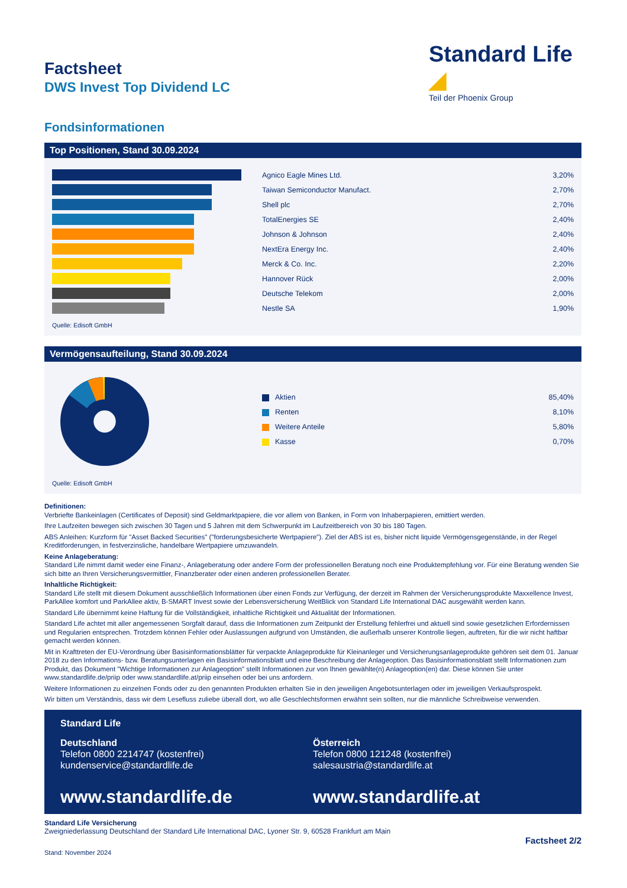Standard Life ◢
Teil der Phoenix Group
Factsheet
DWS Invest Top Dividend LC
Fondsinformationen
Top Positionen, Stand 30.09.2024
| | Agnico Eagle Mines Ltd. | 3,20% |
| | Taiwan Semiconductor Manufact. | 2,70% |
| | Shell plc | 2,70% |
| | TotalEnergies SE | 2,40% |
| | Johnson & Johnson | 2,40% |
| | NextEra Energy Inc. | 2,40% |
| | Merck & Co. Inc. | 2,20% |
| | Hannover Rück | 2,00% |
| | Deutsche Telekom | 2,00% |
| | Nestle SA | 1,90% |
Quelle: Edisoft GmbH
Vermögensaufteilung, Stand 30.09.2024
| Aktien | 85,40% |
| Renten | 8,10% |
| Weitere Anteile | 5,80% |
| Kasse | 0,70% |
Quelle: Edisoft GmbH
Definitionen:
Verbriefte Bankeinlagen (Certificates of Deposit) sind Geldmarktpapiere, die vor allem von Banken, in Form von Inhaberpapieren, emittiert werden.
Ihre Laufzeiten bewegen sich zwischen 30 Tagen und 5 Jahren mit dem Schwerpunkt im Laufzeitbereich von 30 bis 180 Tagen.
ABS Anleihen: Kurzform für "Asset Backed Securities" ("forderungsbesicherte Wertpapiere"). Ziel der ABS ist es, bisher nicht liquide Vermögensgegenstände, in der Regel Kreditforderungen, in festverzinsliche, handelbare Wertpapiere umzuwandeln.
Keine Anlageberatung:
Standard Life nimmt damit weder eine Finanz-, Anlageberatung oder andere Form der professionellen Beratung noch eine Produktempfehlung vor. Für eine Beratung wenden Sie sich bitte an Ihren Versicherungsvermittler, Finanzberater oder einen anderen professionellen Berater.
Inhaltliche Richtigkeit:
Standard Life stellt mit diesem Dokument ausschließlich Informationen über einen Fonds zur Verfügung, der derzeit im Rahmen der Versicherungsprodukte Maxxellence Invest, ParkAllee komfort und ParkAllee aktiv, B-SMART Invest sowie der Lebensversicherung WeitBlick von Standard Life International DAC ausgewählt werden kann.
Standard Life übernimmt keine Haftung für die Vollständigkeit, inhaltliche Richtigkeit und Aktualität der Informationen.
Standard Life achtet mit aller angemessenen Sorgfalt darauf, dass die Informationen zum Zeitpunkt der Erstellung fehlerfrei und aktuell sind sowie gesetzlichen Erfordernissen und Regularien entsprechen. Trotzdem können Fehler oder Auslassungen aufgrund von Umständen, die außerhalb unserer Kontrolle liegen, auftreten, für die wir nicht haftbar gemacht werden können.
Mit in Krafttreten der EU-Verordnung über Basisinformationsblätter für verpackte Anlageprodukte für Kleinanleger und Versicherungsanlageprodukte gehören seit dem 01. Januar 2018 zu den Informations- bzw. Beratungsunterlagen ein Basisinformationsblatt und eine Beschreibung der Anlageoption. Das Basisinformationsblatt stellt Informationen zum Produkt, das Dokument "Wichtige Informationen zur Anlageoption" stellt Informationen zur von Ihnen gewählte(n) Anlageoption(en) dar. Diese können Sie unter www.standardlife.de/priip oder www.standardlife.at/priip einsehen oder bei uns anfordern.
Weitere Informationen zu einzelnen Fonds oder zu den genannten Produkten erhalten Sie in den jeweiligen Angebotsunterlagen oder im jeweiligen Verkaufsprospekt.
Wir bitten um Verständnis, dass wir dem Lesefluss zuliebe überall dort, wo alle Geschlechtsformen erwähnt sein sollten, nur die männliche Schreibweise verwenden.
Standard Life
Deutschland
Telefon 0800 2214747 (kostenfrei)
kundenservice@standardlife.de
www.standardlife.de
Österreich
Telefon 0800 121248 (kostenfrei)
salesaustria@standardlife.at
www.standardlife.at
Standard Life Versicherung
Zweigniederlassung Deutschland der Standard Life International DAC, Lyoner Str. 9, 60528 Frankfurt am Main
Factsheet 2/2
Stand: November 2024